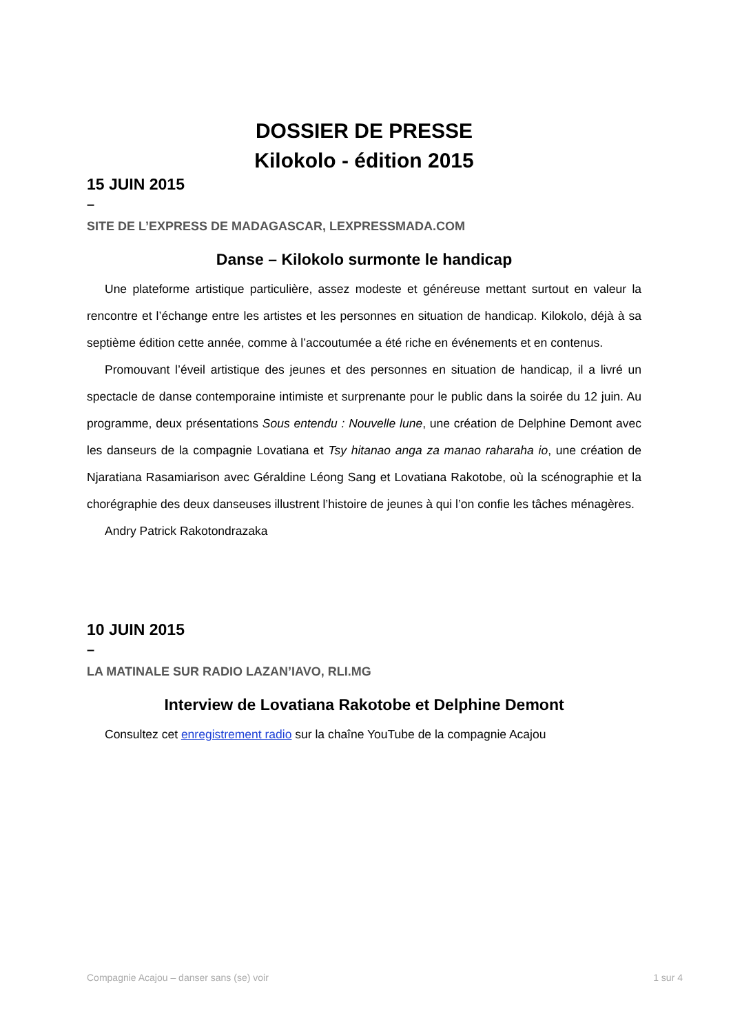DOSSIER DE PRESSE
Kilokolo - édition 2015
15 JUIN 2015
–
SITE DE L’EXPRESS DE MADAGASCAR, LEXPRESSMADA.COM
Danse – Kilokolo surmonte le handicap
Une plateforme artistique particulière, assez modeste et généreuse mettant surtout en valeur la rencontre et l’échange entre les artistes et les personnes en situation de handicap. Kilokolo, déjà à sa septième édition cette année, comme à l’accoutumée a été riche en événements et en contenus.
Promouvant l’éveil artistique des jeunes et des personnes en situation de handicap, il a livré un spectacle de danse contemporaine intimiste et surprenante pour le public dans la soirée du 12 juin. Au programme, deux présentations Sous entendu : Nouvelle lune, une création de Delphine Demont avec les danseurs de la compagnie Lovatiana et Tsy hitanao anga za manao raharaha io, une création de Njaratiana Rasamiarison avec Géraldine Léong Sang et Lovatiana Rakotobe, où la scénographie et la chorégraphie des deux danseuses illustrent l’histoire de jeunes à qui l’on confie les tâches ménagères.
Andry Patrick Rakotondrazaka
10 JUIN 2015
–
LA MATINALE SUR RADIO LAZAN’IAVO, RLI.MG
Interview de Lovatiana Rakotobe et Delphine Demont
Consultez cet enregistrement radio sur la chaîne YouTube de la compagnie Acajou
Compagnie Acajou – danser sans (se) voir 1 sur 4